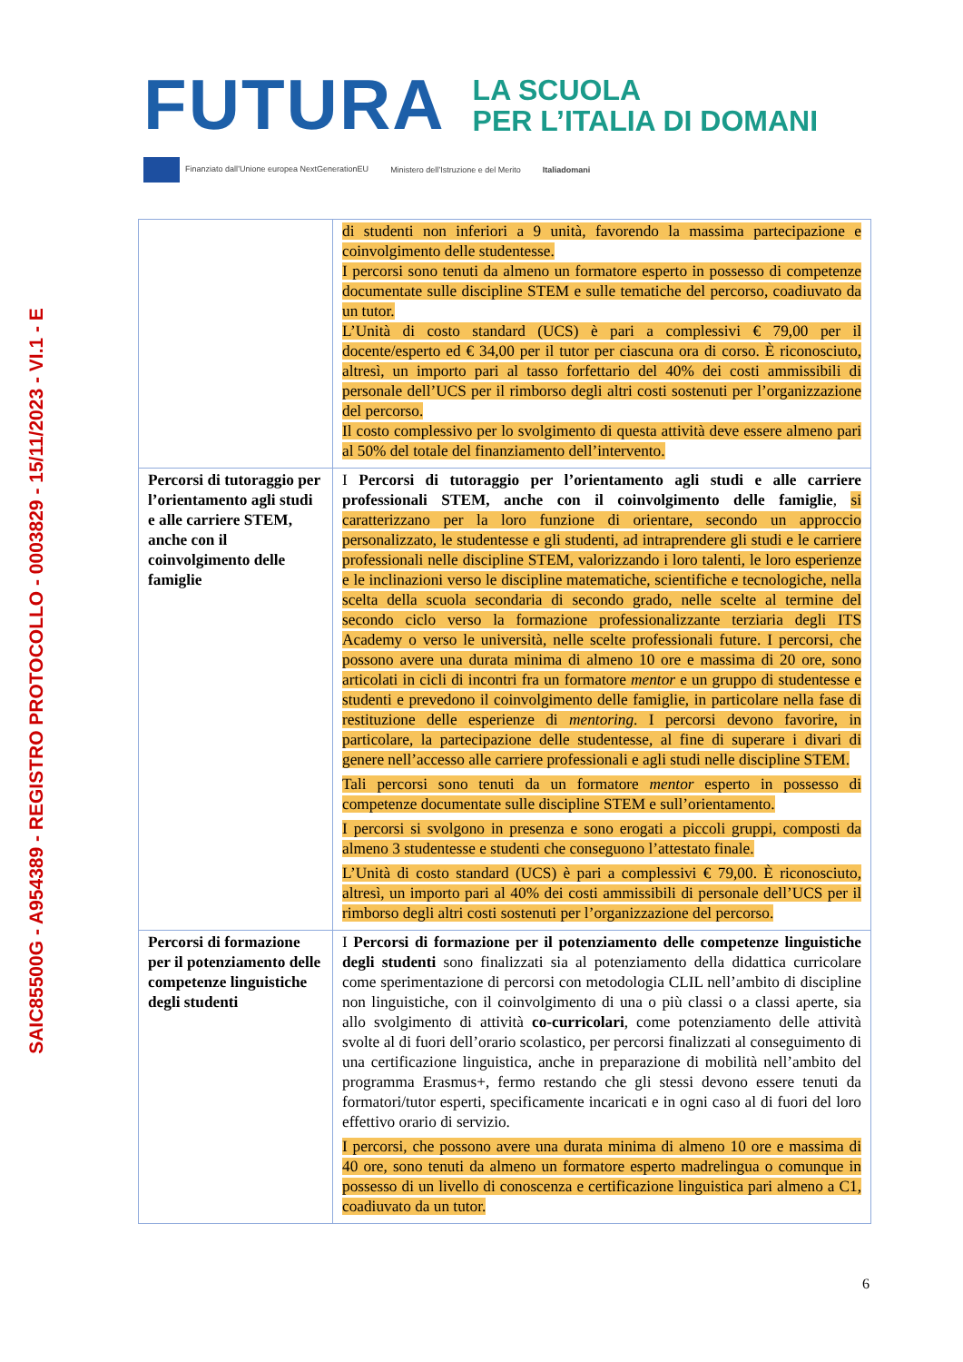SAIC85500G - A954389 - REGISTRO PROTOCOLLO - 0003829 - 15/11/2023 - VI.1 - E
FUTURA
LA SCUOLA
PER L’ITALIA DI DOMANI
Finanziato dall’Unione europea NextGenerationEU Ministero dell’Istruzione e del Merito Italiadomani
| | di studenti non inferiori a 9 unità, favorendo la massima partecipazione e coinvolgimento delle studentesse. I percorsi sono tenuti da almeno un formatore esperto in possesso di competenze documentate sulle discipline STEM e sulle tematiche del percorso, coadiuvato da un tutor. L’Unità di costo standard (UCS) è pari a complessivi € 79,00 per il docente/esperto ed € 34,00 per il tutor per ciascuna ora di corso. È riconosciuto, altresì, un importo pari al tasso forfettario del 40% dei costi ammissibili di personale dell’UCS per il rimborso degli altri costi sostenuti per l’organizzazione del percorso. Il costo complessivo per lo svolgimento di questa attività deve essere almeno pari al 50% del totale del finanziamento dell’intervento. |
| Percorsi di tutoraggio per l’orientamento agli studi e alle carriere STEM, anche con il coinvolgimento delle famiglie | I Percorsi di tutoraggio per l’orientamento agli studi e alle carriere professionali STEM, anche con il coinvolgimento delle famiglie , si caratterizzano per la loro funzione di orientare, secondo un approccio personalizzato, le studentesse e gli studenti, ad intraprendere gli studi e le carriere professionali nelle discipline STEM, valorizzando i loro talenti, le loro esperienze e le inclinazioni verso le discipline matematiche, scientifiche e tecnologiche, nella scelta della scuola secondaria di secondo grado, nelle scelte al termine del secondo ciclo verso la formazione professionalizzante terziaria degli ITS Academy o verso le università, nelle scelte professionali future. I percorsi, che possono avere una durata minima di almeno 10 ore e massima di 20 ore, sono articolati in cicli di incontri fra un formatore mentor e un gruppo di studentesse e studenti e prevedono il coinvolgimento delle famiglie, in particolare nella fase di restituzione delle esperienze di mentoring . I percorsi devono favorire, in particolare, la partecipazione delle studentesse, al fine di superare i divari di genere nell’accesso alle carriere professionali e agli studi nelle discipline STEM. Tali percorsi sono tenuti da un formatore mentor esperto in possesso di competenze documentate sulle discipline STEM e sull’orientamento. I percorsi si svolgono in presenza e sono erogati a piccoli gruppi, composti da almeno 3 studentesse e studenti che conseguono l’attestato finale. L’Unità di costo standard (UCS) è pari a complessivi € 79,00. È riconosciuto, altresì, un importo pari al 40% dei costi ammissibili di personale dell’UCS per il rimborso degli altri costi sostenuti per l’organizzazione del percorso. |
| Percorsi di formazione per il potenziamento delle competenze linguistiche degli studenti | I Percorsi di formazione per il potenziamento delle competenze linguistiche degli studenti sono finalizzati sia al potenziamento della didattica curricolare come sperimentazione di percorsi con metodologia CLIL nell’ambito di discipline non linguistiche, con il coinvolgimento di una o più classi o a classi aperte, sia allo svolgimento di attività co-curricolari , come potenziamento delle attività svolte al di fuori dell’orario scolastico, per percorsi finalizzati al conseguimento di una certificazione linguistica, anche in preparazione di mobilità nell’ambito del programma Erasmus+, fermo restando che gli stessi devono essere tenuti da formatori/tutor esperti, specificamente incaricati e in ogni caso al di fuori del loro effettivo orario di servizio. I percorsi, che possono avere una durata minima di almeno 10 ore e massima di 40 ore, sono tenuti da almeno un formatore esperto madrelingua o comunque in possesso di un livello di conoscenza e certificazione linguistica pari almeno a C1, coadiuvato da un tutor. |
6